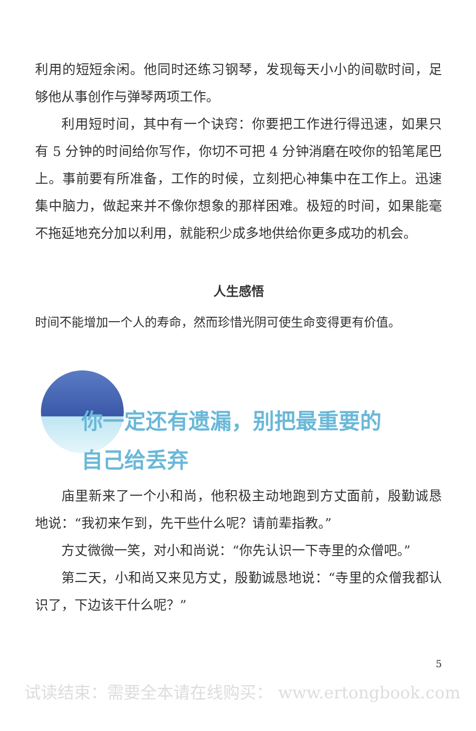利用的短短余闲。他同时还练习钢琴，发现每天小小的间歇时间，足够他从事创作与弹琴两项工作。
利用短时间，其中有一个诀窍：你要把工作进行得迅速，如果只有 5 分钟的时间给你写作，你切不可把 4 分钟消磨在咬你的铅笔尾巴上。事前要有所准备，工作的时候，立刻把心神集中在工作上。迅速集中脑力，做起来并不像你想象的那样困难。极短的时间，如果能毫不拖延地充分加以利用，就能积少成多地供给你更多成功的机会。
人生感悟
时间不能增加一个人的寿命，然而珍惜光阴可使生命变得更有价值。
你一定还有遗漏，别把最重要的
自己给丢弃
庙里新来了一个小和尚，他积极主动地跑到方丈面前，殷勤诚恳地说：“我初来乍到，先干些什么呢？请前辈指教。”
方丈微微一笑，对小和尚说：“你先认识一下寺里的众僧吧。”
第二天，小和尚又来见方丈，殷勤诚恳地说：“寺里的众僧我都认识了，下边该干什么呢？”
5
试读结束：需要全本请在线购买： www.ertongbook.com